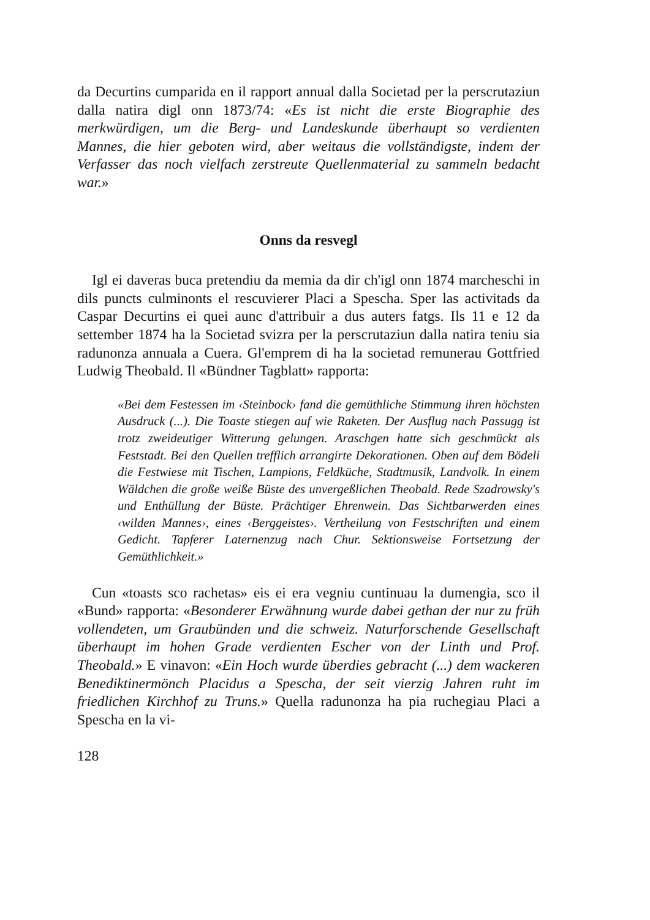da Decurtins cumparida en il rapport annual dalla Societad per la perscrutaziun dalla natira digl onn 1873/74: «Es ist nicht die erste Biographie des merkwürdigen, um die Berg- und Landeskunde überhaupt so verdienten Mannes, die hier geboten wird, aber weitaus die vollständigste, indem der Verfasser das noch vielfach zerstreute Quellenmaterial zu sammeln bedacht war.»
Onns da resvegl
Igl ei daveras buca pretendiu da memia da dir ch'igl onn 1874 marcheschi in dils puncts culminonts el rescuvierer Placi a Spescha. Sper las activitads da Caspar Decurtins ei quei aunc d'attribuir a dus auters fatgs. Ils 11 e 12 da settember 1874 ha la Societad svizra per la perscrutaziun dalla natira teniu sia radunonza annuala a Cuera. Gl'emprem di ha la societad remunerau Gottfried Ludwig Theobald. Il «Bündner Tagblatt» rapporta:
«Bei dem Festessen im ‹Steinbock› fand die gemüthliche Stimmung ihren höchsten Ausdruck (...). Die Toaste stiegen auf wie Raketen. Der Ausflug nach Passugg ist trotz zweideutiger Witterung gelungen. Araschgen hatte sich geschmückt als Feststadt. Bei den Quellen trefflich arrangirte Dekorationen. Oben auf dem Bödeli die Festwiese mit Tischen, Lampions, Feldküche, Stadtmusik, Landvolk. In einem Wäldchen die große weiße Büste des unvergeßlichen Theobald. Rede Szadrowsky's und Enthüllung der Büste. Prächtiger Ehrenwein. Das Sichtbarwerden eines ‹wilden Mannes›, eines ‹Berggeistes›. Vertheilung von Festschriften und einem Gedicht. Tapferer Laternenzug nach Chur. Sektionsweise Fortsetzung der Gemüthlichkeit.»
Cun «toasts sco rachetas» eis ei era vegniu cuntinuau la dumengia, sco il «Bund» rapporta: «Besonderer Erwähnung wurde dabei gethan der nur zu früh vollendeten, um Graubünden und die schweiz. Naturforschende Gesellschaft überhaupt im hohen Grade verdienten Escher von der Linth und Prof. Theobald.» E vinavon: «Ein Hoch wurde überdies gebracht (...) dem wackeren Benediktinermönch Placidus a Spescha, der seit vierzig Jahren ruht im friedlichen Kirchhof zu Truns.» Quella radunonza ha pia ruchegiau Placi a Spescha en la vi-
128